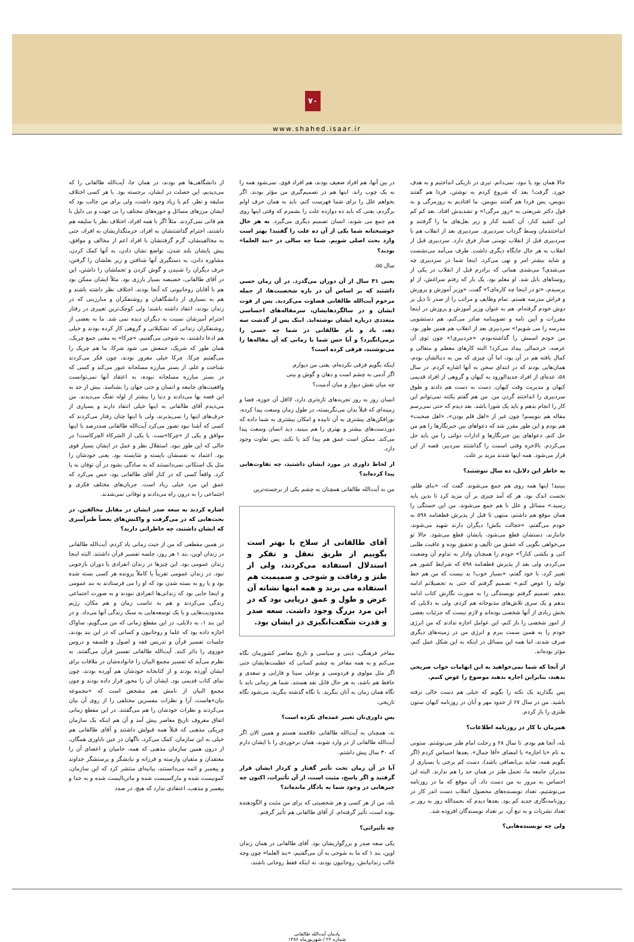۷۰
www.shahed.isaar.ir
حالا همان بود یا نبود، نمی‌دانم. تیری در تاریکی انداختیم و به هدف خورد. گرفت! بعد که شروع کردم به نوشتن، فردا هم گفتند بنویس، پس فردا هم گفتند بنویس. ما افتادیم به روزمرگی و به قول دکتر شریعتی به «روز مرگی!» و تشدیدش افتاد. بعد کم کم این کشید کنار، آن کشید کنار و زیر بغل‌های ما را گرفتند و انداختندمان وسط گرداب سردبیری. سردبیری بعد از انقلاب هم با سردبیری قبل از انقلاب تومنی صنار فرق دارد. سردبیری قبل از انقلاب به هر حال جایگاه دیگری داشت. طرف می‌آمد می‌نشست و شاید بیشتر امر و نهی می‌کرد. اینجا شما در سردبیری چه می‌شدی؟ می‌شدی همانی که برادرم قبل از انقلاب در یکی از روستاهای بابل شد. او معلم بود. یک بار که رفتم سراغش، از او پرسیدم، «تو در اینجا چه کاره‌ای؟» گفت، «وزیر آموزش و پرورش و فراش مدرسه هستم. تمام وظایف و مراتب را از صدر تا ذیل بر دوش خودم گرفته‌ام. هم به عنوان وزیر آموزش و پرورش در اینجا مقررات و آیین نامه و تصویبنامه صادر می‌کنم، هم دستشویی مدرسه را می شویم!» سردبیری بعد از انقلاب هم همین طور بود. من خودم اسمش را گذاشته‌بودم، «خردبیری!» چون توی آن عرصه، خرحمالی بیداد می‌کرد! البته کارهای معظم و متعالی و کمال یافته هم در آن بود، اما آن چیزی که من به دنبالشان بودم، همان‌هایی بودند که در ابتدای سخن به آنها اشاره کردم. در سال ۵۸، عده‌ای از افراد جدیدالورود به کیهان و گروهی از افراد قدیمی کیهان و مدیریت وقت کیهان، دست به دست هم دادند و طوق سردبیری را انداختند گردن من. من هم گفتم یکتنه نمی‌توانم این کار را انجام بدهم و باید یک شورا باشد. بعد دیدم که حتی نمی‌رسم مقاله هم بنویسم! چون غیر از «اهل قلم بودن»، «اهل صحبت» هم بودم و این طور مقرر شد که دعواهای بین خبرنگارها را هم من حل کنم. دعواهای بین خبرنگارها و ادارات دولتی را من باید حل می‌کردم. بالاخره وقتی اسمت را گذاشتند سردبیر، قصه از این قرار می‌شود. همه اینها شدند مزید بر علت.
به خاطر این دلایل، ده سال ننوشتید؟
ببینید! اینها همه روی هم جمع می‌شوند. گفت که، «بنای ظلم، نخست اندک بود. هر که آمد چیزی بر آن مزید کرد تا بدین پایه رسید.» مسائل و علل با هم جمع می‌شوند. من این خستگی را همان موقع هم داشتم، منتهی تا قبل از پذیرش قطعنامه ۵۹۸ به خودم می‌گفتم، «خجالت بکش! دیگران دارند شهید می‌شوند، جانبازند، دستشان قطع می‌شود، پایشان قطع می‌شود. حالا تو می‌خواهی بگویی که عشق من تألیف و تحقیق بوده و عافیت طلبی کنی و بکشی کنار؟» خودم را همچنان وادار به تداوم آن وضعیت می‌کردم، ولی بعد از پذیرش قطعنامه ۵۹۸ که شرایط کشور هم تغییر کرد، با خود گفتم، «بسیار خوب! بد نیست که من هم خط تولید را عوض کنم.» تصمیم گرفتم که حتی به تحصیلاتم ادامه بدهم. تصمیم گرفتم نویسندگی را به صورت نگارش کتاب ادامه بدهم و یک سری تلاش‌های مذبوحانه هم کردم، ولی به دلایلی که بخش زیادی از آنها شخصی بوده‌اند و لازم نیست که جزئیات بعضی از امور شخصی را باز کنم، این عوامل اجازه ندادند که من انرژی خودم را به همین سمت ببرم و انرژی من در زمینه‌های دیگری صرف شدند، اما همه این مسائل در اینکه به این شکل عمل کنم، مؤثر بوده‌اند.
از آنجا که شما نمی‌خواهید به این ابهامات جواب صریحی بدهید، بنابراین اجازه بدهید موضوع را عوض کنیم.
پس بگذارید یک نکته را بگویم که خیلی هم دست خالی نرفته باشید. من در سال ۶۷ از حدود مهر و آبان در روزنامه کیهان ستون طنزی را باز کردم.
همزمان با کار در روزنامه اطلاعات؟
بله، آنجا هم بودم. تا سال ۶۸ و رحلت امام طنز می‌نوشتم. ستونی به نام «با اجازه» با امضای «آقا جمال». بعدها احساس کردم (اگر بگویم همه، شاید بی‌انصافی باشد)، دست کم برخی یا بسیاری از مدیران جامعه ما، تحمل طنز در همان حد را هم ندارند. البته این احساس به مرور به من دست داد. آن موقع که ما در روزنامه می‌نوشتیم، تعداد نویسنده‌های محصول انقلاب دست اندر کار در روزنامه‌نگاری جدید کم بود. بعدها دیدم که بحمدالله روز به روز بر تعداد نشریات و به تبع آن، بر تعداد نویسندگان افزوده شد.
ولی چه نویسنده‌هایی؟
در بین آنها، هم افراد ضعیف بودند، هم افراد قوی. نمی‌شود همه را به یک چوب راند. اینها هم در تصمیم‌گیری من مؤثر بودند. اگر بخواهم علل را برای شما فهرست کنم، باید به همان حرف اولم برگردم، یعنی که باید ده دوازده علت را بشمرم که وقتی اینها روی هم جمع می شوند، انسان تصمیم دیگری می‌گیرد. به هر حال خوشبختانه شما یکی از آن ده علت را گفتید! بهتر است وارد بحث اصلی شویم. شما چه سالی در «بند العلما» بودید؟
سال ۵۵.
یعنی ۳۱ سال از آن دوران می‌گذرد. در آن زمان حسی داشتید که بر اساس آن در باره شخصیت‌ها، از جمله مرحوم آیت‌الله طالقانی قضاوت می‌کردید. پس از فوت ایشان و در سالگردهایشان، سرمقاله‌های احساسی متعددی درباره ایشان نوشته‌اید. اینک پس از گذشت سه دهه، یاد و نام طالقانی در شما چه حسی را برمی‌انگیزد؟ و آیا حس شما با زمانی که آن مقاله‌ها را می‌نوشتید، فرقی کرده است؟
اینکه بگویم فرقی نکرده‌ام، یعنی من دیوارم.
اگر آدمی به چشم است و دهان و گوش و بینی
چه میان نقش دیوار و میان آدمیت؟
انسان روز به روز تجربه‌های تازه‌تری دارد، لااقل آن حوزه، فضا و زمینه‌ای که قبلاً بدان می‌نگریسته، در طول زمان وسعت پیدا کرده، نورافکن‌های بیشتری به آن تابیده و امکان بیشتری به شما داده که دوردست‌های بیشتر و بهتری را هم ببینید. دید انسان وسعت پیدا می‌کند. ممکن است عمق هم پیدا کند یا نکند، پس تفاوت وجود دارد.
از لحاظ داوری در مورد ایشان داشتید، چه تفاوت‌هایی پیدا کرده‌اید؟
من به آیت‌الله طالقانی همچنان به چشم یکی از برجسته‌ترین
آقای طالقانی از سلاح یا بهتر است بگوییم از طریق تعقل و تفکر و استدلال استفاده می‌کردند، ولی از طنز و رفاقت و شوخی و صمیمیت هم استفاده می برند و همه اینها نشانه آن عرض و طول و عمق دریایی بود که در این مرد بزرگ وجود داشت. سعه صدر و قدرت شگفت‌انگیزی در ایشان بود.
مفاخر فرهنگی، دینی و سیاسی و تاریخ معاصر کشورمان نگاه می‌کنم و به همه مفاخر به چشم کسانی که عظمت‌هایشان حتی اگر مثل مولوی و فردوسی و بوعلی سینا و فارابی و سعدی و حافظ هم باشد، به هر حال قابل نقد هستند. شما هر زمانی باید با نگاه همان زمان به آنان بنگرید. با نگاه گذشته بنگرید، می‌شود نگاه تاریخی.
پس داوری‌تان تغییر عمده‌ای نکرده است؟
نه، همچنان به آیت‌الله طالقانی علاقمند هستم و همین الان اگر آیت‌الله طالقانی از در وارد شوند، همان برخوردی را با ایشان دارم که ۳۰ سال پیش داشتم.
آیا در آن زمان تحت تأثیر گفتار و کردار ایشان قرار گرفتید و اگر پاسخ، مثبت است، از آن تأثیرات، اکنون چه چیزهایی در وجود شما به یادگار مانده‌اند؟
بله، من از هر کسی و هر شخصیتی که برای من مثبت و الگودهنده بوده است، تأثیر گرفته‌ام. از آقای طالقانی هم تأثیر گرفتم.
چه تأثیراتی؟
یکی سعه صدر و بزرگواریشان بود. آقای طالقانی در همان زندان اوین، بند ۱ که ما به شوخی به آن می‌گفتیم، «بند العلما» چون وجه غالب زندانیانش، روحانیون بودند، نه اینکه فقط روحانی باشند،
از دانشگاهی‌ها هم بودند، در همان جا، آیت‌الله طالقانی را که می‌دیدیم، این خصلت در ایشان، برجسته بود. با هر کسی اختلاف سلیقه و نظر، کم یا زیاد وجود داشت، ولی برای من جالب بود که ایشان مرزهای مسائل و حوزه‌های مختلف را بی جهت و بی دلیل با هم قاتی نمی‌کردند. مثلاً اگر با همه افراد، اختلاف نظر یا سلیقه هم داشتند، احترام گذاشتنشان به افراد، حرمتگذاریشان به افراد، حتی به مخالفینشان، گرم گرفتنشان با افراد اعم از مخالف و موافق، پیش پایشان بلند شدن، تواضع نشان دادن، به آنها کمک کردن، مشاوره دادن، به دستگیری آنها شتافتن و زیر بغلشان را گرفتن، حرف دیگران را شنیدن و گوش کردن و تحملشان را داشتن، این در آقای طالقانی، خصیصه بسیار بارزی بود. مثلاً ایشان ممکن بود هم با آقایان روحانیونی که آنجا بودند، اختلاف نظر داشته باشند و هم به بسیاری از دانشگاهیان و روشنفکران و مبارزینی که در زندان بودند، انتقاد داشته باشند؛ ولی کوچک‌ترین تغییری در رفتار احترام آمیزشان نسبت به دیگران دیده نمی شد. ما به بعضی از روشنفکران زندانی که تشکیلاتی و گروهی کار کرده بودند و خیلی هم ادعا داشتند، به شوخی می‌گفتیم، «چرکا» به معنی جمع چریک. همان طور که شریک، جمعش می شود شرکا، ما هم چریک را می‌گفتیم چرکا. چرکا خیلی مغرور بودند، چون فکر می‌کردند شناخت و علم، از بستر مبارزه مسلحانه عبور می‌کند و کسی که در بستر مبارزه مسلحانه نبوده، به اعتقاد آنها نمی‌توانست واقعیت‌های جامعه و انسان و حتی جهان را بشناسد. بیش از حد به این قصه بها می‌دادند و دنیا را بیشتر از لوله تفنگ می‌دیدند. من می‌دیدم آقای طالقانی به اینها خیلی انتقاد دارند و بسیاری از حرف‌های اینها را نمی‌پذیرند، ولی با اینها چنان رفتار می‌کردند که کسی که آشنا نبود تصور می‌کرد آیت‌الله طالقانی صددرصد با اینها موافق و یکی از «چرکا»ست. یا یکی از الشرکاء الچرکاست! در حالی که این طور نبود. استقلال نظر و عمل در ایشان بسیار قوی بود. اعتماد به نفسشان بایسته و شایسته بود. یعنی خودشان را مثل یک استکانی نمی‌دانستند که به سادگی بشود در آن توفان به پا کرد. واقعاً کسی که در کنار آقای طالقانی بود، حس می‌کرد که عمق این مرد خیلی زیاد است. جریان‌های مختلف فکری و اجتماعی را به درون راه می‌دادند و توفانی نمی‌شدند.
اشاره کردید به سعه صدر ایشان در مقابل مخالفین. در بحث‌هایی که در می‌گرفت و واکنش‌های بعضاً طنزآمیزی که ایشان داشتند، چه خاطراتی دارید؟
در همین مقطعی که من از حیث زمانی یاد کردم، آیت‌الله طالقانی در زندان اوین، بند ۱ هر روز، جلسه تفسیر قرآن داشتند. البته اینجا زندان عمومی بود. این چیزها در زندان انفرادی یا دوران بازجویی نبود. در زندان عمومی تقریباً یا کاملاً پرونده هر کسی بسته شده بود و یا رو به بسته شدن بود که او را می فرستادند به بند عمومی و اینجا جایی بود که زندانی‌ها انفرادی نبودند و به صورت اجتماعی زندگی می‌کردند و هم به تناسب زمان و هم مکان، رژیم محدودیت‌هایی و یا یک توسعه‌هایی به سبک زندگی آنها می‌داد. و در این بند ۱، به دلایلی، در این مقطع زمانی که من می‌گویم، ساواک اجازه داده بود که علما و روحانیون و کسانی که در این بند بودند، جلسات تفسیر قرآن و تدریس فقه و اصول و فلسفه و دروس حوزوی را دائر کنند. آیت‌الله طالقانی تفسیر قرآن می‌گفتند. به نظرم می‌آید که تفسیر مجمع البیان را خانواده‌شان در ملاقات برای ایشان آورده بودند و از کتابخانه خودشان هم آورده بودند، چون نمای کتاب قدیمی بود. ایشان آن را محور قرار داده بودند و چون مجمع البیان از نامش هم مشخص است که «مجموعه بیان»هاست، آرا و نظرات مفسرین مختلفی را از روی آن بیان می‌کردند و نظرات خودشان را هم می‌گفتند. در این مقطع زمانی اتفاق معروف تاریخ معاصر پیش آمد و آن هم اینکه یک سازمان چریکی مذهبی که قبلاً همه قبولش داشتند و آقای طالقانی هم خیلی به این سازمان، کمک می‌کرد، ناگهان در عین ناباوری همگان، از درون همین سازمان مذهبی که همه، حامیان و اعضای آن را معتقدان و متقیان وارسته و فرزانه و نیایشگر و پرستشگر خداوند و پیغمبر و ائمه می‌دانستند، بیانیه‌ای منتشر کرد که این سازمان، کمونیست شده و مارکسیست شده و ماتریالیست شده و به خدا و پیغمبر و مذهب، اعتقادی ندارد که هیچ، در صدد
یادمان آیت‌الله طالقانی
شماره ۲۲ / شهریورماه ۱۳۸۶